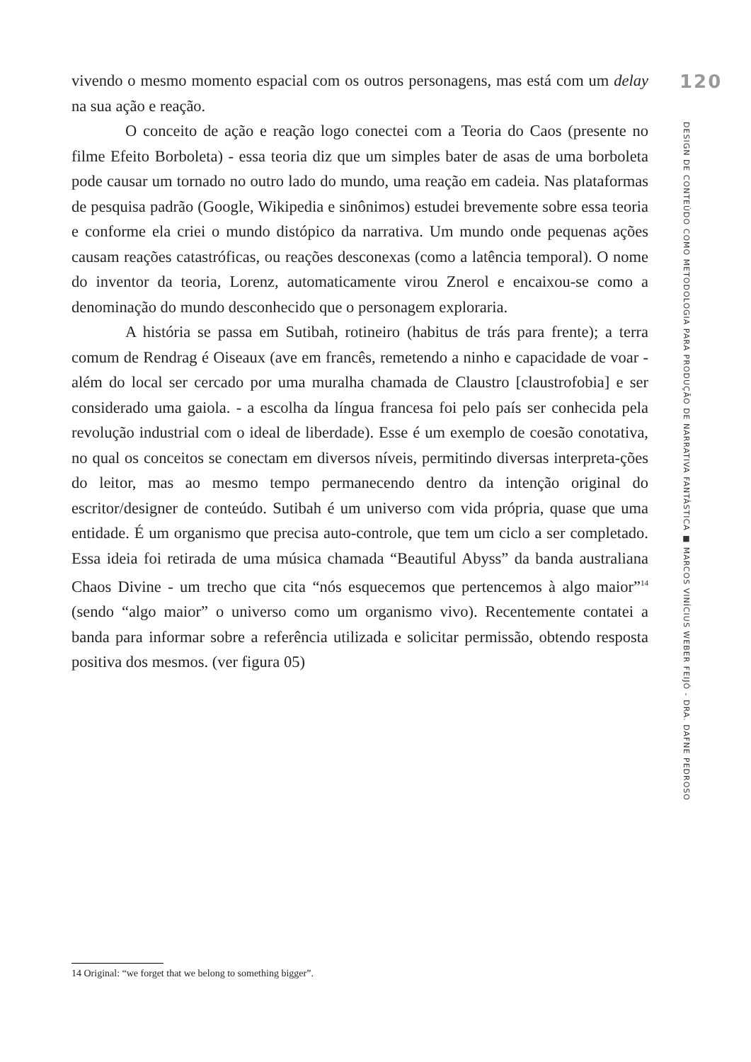vivendo o mesmo momento espacial com os outros personagens, mas está com um delay na sua ação e reação.
O conceito de ação e reação logo conectei com a Teoria do Caos (presente no filme Efeito Borboleta) - essa teoria diz que um simples bater de asas de uma borboleta pode causar um tornado no outro lado do mundo, uma reação em cadeia. Nas plataformas de pesquisa padrão (Google, Wikipedia e sinônimos) estudei brevemente sobre essa teoria e conforme ela criei o mundo distópico da narrativa. Um mundo onde pequenas ações causam reações catastróficas, ou reações desconexas (como a latência temporal). O nome do inventor da teoria, Lorenz, automaticamente virou Znerol e encaixou-se como a denominação do mundo desconhecido que o personagem exploraria.
A história se passa em Sutibah, rotineiro (habitus de trás para frente); a terra comum de Rendrag é Oiseaux (ave em francês, remetendo a ninho e capacidade de voar - além do local ser cercado por uma muralha chamada de Claustro [claustrofobia] e ser considerado uma gaiola. - a escolha da língua francesa foi pelo país ser conhecida pela revolução industrial com o ideal de liberdade). Esse é um exemplo de coesão conotativa, no qual os conceitos se conectam em diversos níveis, permitindo diversas interpreta-ções do leitor, mas ao mesmo tempo permanecendo dentro da intenção original do escritor/designer de conteúdo. Sutibah é um universo com vida própria, quase que uma entidade. É um organismo que precisa auto-controle, que tem um ciclo a ser completado. Essa ideia foi retirada de uma música chamada “Beautiful Abyss” da banda australiana Chaos Divine - um trecho que cita “nós esquecemos que pertencemos à algo maior”<sup>14</sup> (sendo “algo maior” o universo como um organismo vivo). Recentemente contatei a banda para informar sobre a referência utilizada e solicitar permissão, obtendo resposta positiva dos mesmos. (ver figura 05)
120
DESIGN DE CONTEÚDO COMO METODOLOGIA PARA PRODUÇÃO DE NARRATIVA FANTÁSTICA ■ MARCOS VINÍCIUS WEBER FEIJÓ - DRA. DAFNE PEDROSO
14 Original: “we forget that we belong to something bigger”.